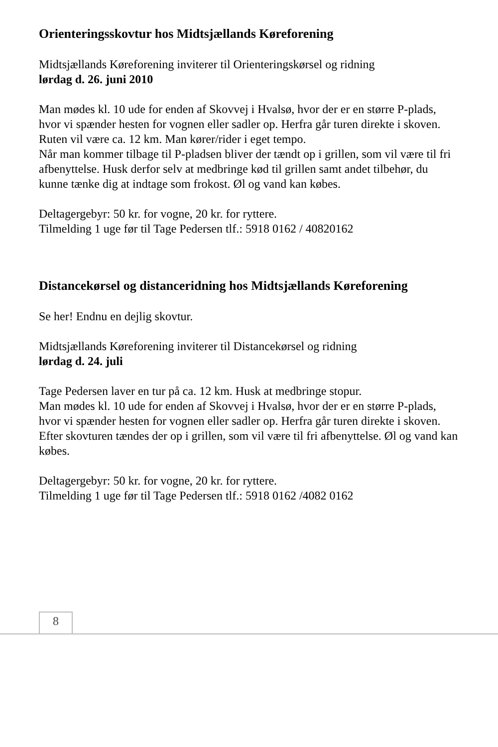Orienteringsskovtur hos Midtsjællands Køreforening
Midtsjællands Køreforening inviterer til Orienteringskørsel og ridning
lørdag d. 26. juni 2010
Man mødes kl. 10 ude for enden af Skovvej i Hvalsø, hvor der er en større P-plads, hvor vi spænder hesten for vognen eller sadler op. Herfra går turen direkte i skoven.
Ruten vil være ca. 12 km. Man kører/rider i eget tempo.
Når man kommer tilbage til P-pladsen bliver der tændt op i grillen, som vil være til fri afbenyttelse. Husk derfor selv at medbringe kød til grillen samt andet tilbehør, du kunne tænke dig at indtage som frokost. Øl og vand kan købes.
Deltagergebyr: 50 kr. for vogne, 20 kr. for ryttere.
Tilmelding 1 uge før til Tage Pedersen tlf.: 5918 0162 / 40820162
Distancekørsel og distanceridning hos Midtsjællands Køreforening
Se her! Endnu en dejlig skovtur.
Midtsjællands Køreforening inviterer til Distancekørsel og ridning
lørdag d. 24. juli
Tage Pedersen laver en tur på ca. 12 km. Husk at medbringe stopur.
Man mødes kl. 10 ude for enden af Skovvej i Hvalsø, hvor der er en større P-plads, hvor vi spænder hesten for vognen eller sadler op. Herfra går turen direkte i skoven.
Efter skovturen tændes der op i grillen, som vil være til fri afbenyttelse. Øl og vand kan købes.
Deltagergebyr: 50 kr. for vogne, 20 kr. for ryttere.
Tilmelding 1 uge før til Tage Pedersen tlf.: 5918 0162 /4082 0162
8